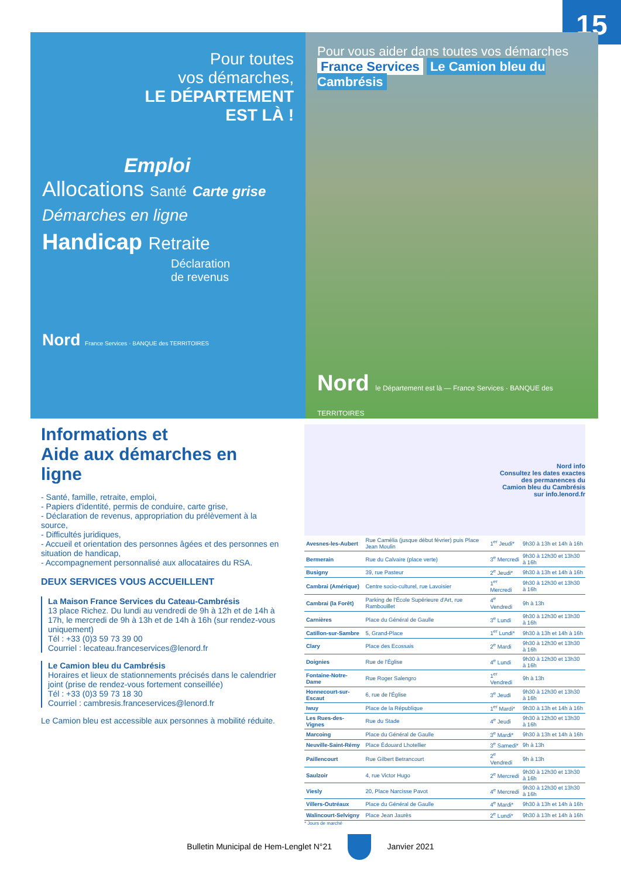15
Pour toutes
vos démarches,
LE DÉPARTEMENT
EST LÀ !
Emploi
Allocations Santé Carte grise
Démarches en ligne
Handicap Retraite
Déclaration
de revenus
Nord France Services · BANQUE des TERRITOIRES
Pour vous aider dans toutes vos démarches France Services Le Camion bleu du Cambrésis
Nord le Département est là — France Services · BANQUE des TERRITOIRES
Informations et
Aide aux démarches en ligne
- Santé, famille, retraite, emploi,
- Papiers d'identité, permis de conduire, carte grise,
- Déclaration de revenus, appropriation du prélèvement à la source,
- Difficultés juridiques,
- Accueil et orientation des personnes âgées et des personnes en situation de handicap,
- Accompagnement personnalisé aux allocataires du RSA.
DEUX SERVICES VOUS ACCUEILLENT
La Maison France Services du Cateau-Cambrésis
13 place Richez. Du lundi au vendredi de 9h à 12h et de 14h à 17h, le mercredi de 9h à 13h et de 14h à 16h (sur rendez-vous uniquement)
Tél : +33 (0)3 59 73 39 00
Courriel : lecateau.franceservices@lenord.fr
Le Camion bleu du Cambrésis
Horaires et lieux de stationnements précisés dans le calendrier joint (prise de rendez-vous fortement conseillée)
Tél : +33 (0)3 59 73 18 30
Courriel : cambresis.franceservices@lenord.fr
Le Camion bleu est accessible aux personnes à mobilité réduite.
Nord info
Consultez les dates exactes
des permanences du
Camion bleu du Cambrésis
sur info.lenord.fr
| Avesnes-les-Aubert | Rue Camélia (jusque début février) puis Place Jean Moulin | 1<sup>er</sup> Jeudi* | 9h30 à 13h et 14h à 16h |
| Bermerain | Rue du Calvaire (place verte) | 3<sup>e</sup> Mercredi | 9h30 à 12h30 et 13h30 à 16h |
| Busigny | 39, rue Pasteur | 2<sup>e</sup> Jeudi* | 9h30 à 13h et 14h à 16h |
| Cambrai (Amérique) | Centre socio-culturel, rue Lavoisier | 1<sup>er</sup> Mercredi | 9h30 à 12h30 et 13h30 à 16h |
| Cambrai (la Forêt) | Parking de l'École Supérieure d'Art, rue Rambouillet | 4<sup>e</sup> Vendredi | 9h à 13h |
| Carnières | Place du Général de Gaulle | 3<sup>e</sup> Lundi | 9h30 à 12h30 et 13h30 à 16h |
| Catillon-sur-Sambre | 5, Grand-Place | 1<sup>er</sup> Lundi* | 9h30 à 13h et 14h à 16h |
| Clary | Place des Ecossais | 2<sup>e</sup> Mardi | 9h30 à 12h30 et 13h30 à 16h |
| Doignies | Rue de l'Église | 4<sup>e</sup> Lundi | 9h30 à 12h30 et 13h30 à 16h |
| Fontaine-Notre-Dame | Rue Roger Salengro | 1<sup>er</sup> Vendredi | 9h à 13h |
| Honnecourt-sur-Escaut | 6, rue de l'Église | 3<sup>e</sup> Jeudi | 9h30 à 12h30 et 13h30 à 16h |
| Iwuy | Place de la République | 1<sup>er</sup> Mardi* | 9h30 à 13h et 14h à 16h |
| Les Rues-des-Vignes | Rue du Stade | 4<sup>e</sup> Jeudi | 9h30 à 12h30 et 13h30 à 16h |
| Marcoing | Place du Général de Gaulle | 3<sup>e</sup> Mardi* | 9h30 à 13h et 14h à 16h |
| Neuville-Saint-Rémy | Place Édouard Lhotellier | 3<sup>e</sup> Samedi* | 9h à 13h |
| Paillencourt | Rue Gilbert Betrancourt | 2<sup>e</sup> Vendredi | 9h à 13h |
| Saulzoir | 4, rue Victor Hugo | 2<sup>e</sup> Mercredi | 9h30 à 12h30 et 13h30 à 16h |
| Viesly | 20, Place Narcisse Pavot | 4<sup>e</sup> Mercredi | 9h30 à 12h30 et 13h30 à 16h |
| Villers-Outréaux | Place du Général de Gaulle | 4<sup>e</sup> Mardi* | 9h30 à 13h et 14h à 16h |
| Walincourt-Selvigny | Place Jean Jaurès | 2<sup>e</sup> Lundi* | 9h30 à 13h et 14h à 16h |
* Jours de marché
Bulletin Municipal de Hem-Lenglet N°21 Janvier 2021